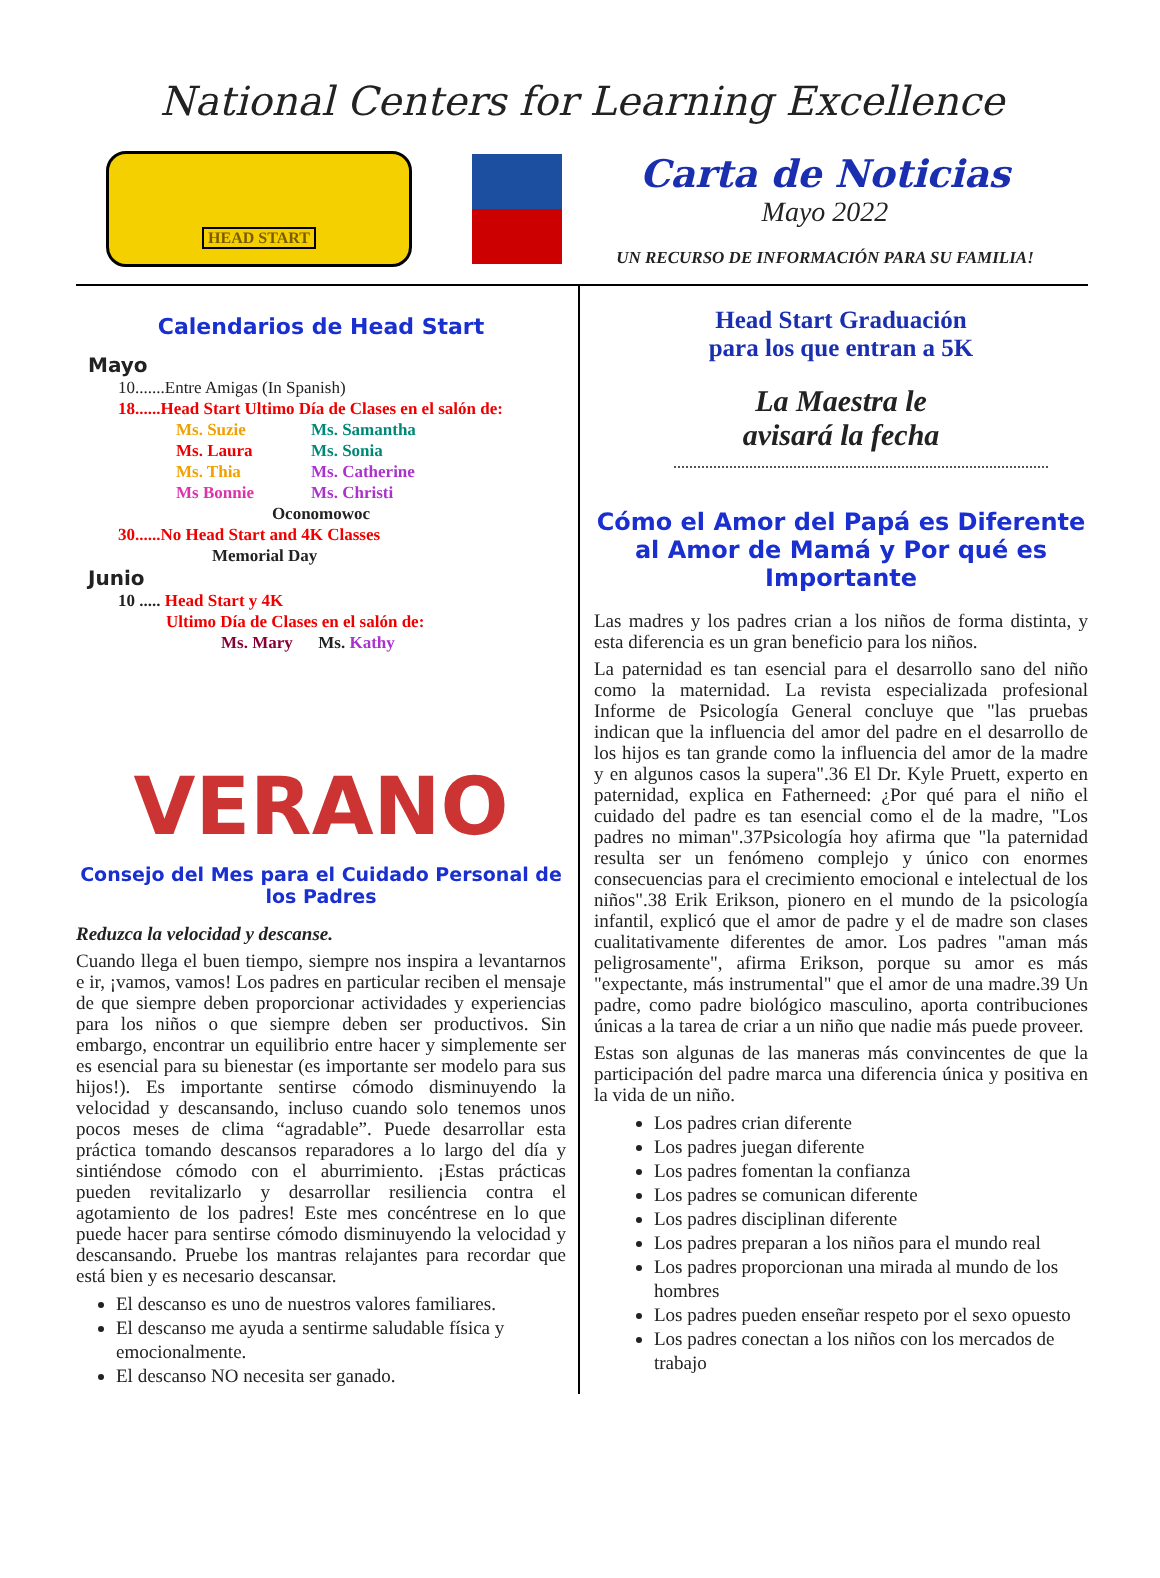National Centers for Learning Excellence
HEAD START
Carta de Noticias
Mayo 2022
UN RECURSO DE INFORMACIÓN PARA SU FAMILIA!
Calendarios de Head Start
Mayo
10.......Entre Amigas (In Spanish)
18......Head Start Ultimo Día de Clases en el salón de:
Ms. Suzie Ms. Samantha Ms. Laura Ms. Sonia Ms. Thia Ms. Catherine Ms Bonnie Ms. Christi
Oconomowoc
30......No Head Start and 4K Classes
Memorial Day
Junio
10 ..... Head Start y 4K
Ultimo Día de Clases en el salón de:
Ms. Mary Ms. Kathy
VERANO
Consejo del Mes para el Cuidado Personal de los Padres
Reduzca la velocidad y descanse.
Cuando llega el buen tiempo, siempre nos inspira a levantarnos e ir, ¡vamos, vamos! Los padres en particular reciben el mensaje de que siempre deben proporcionar actividades y experiencias para los niños o que siempre deben ser productivos. Sin embargo, encontrar un equilibrio entre hacer y simplemente ser es esencial para su bienestar (es importante ser modelo para sus hijos!). Es importante sentirse cómodo disminuyendo la velocidad y descansando, incluso cuando solo tenemos unos pocos meses de clima “agradable”. Puede desarrollar esta práctica tomando descansos reparadores a lo largo del día y sintiéndose cómodo con el aburrimiento. ¡Estas prácticas pueden revitalizarlo y desarrollar resiliencia contra el agotamiento de los padres! Este mes concéntrese en lo que puede hacer para sentirse cómodo disminuyendo la velocidad y descansando. Pruebe los mantras relajantes para recordar que está bien y es necesario descansar.
El descanso es uno de nuestros valores familiares.
El descanso me ayuda a sentirme saludable física y emocionalmente.
El descanso NO necesita ser ganado.
Head Start Graduación
para los que entran a 5K
La Maestra le
avisará la fecha
Cómo el Amor del Papá es Diferente al Amor de Mamá y Por qué es Importante
Las madres y los padres crian a los niños de forma distinta, y esta diferencia es un gran beneficio para los niños.
La paternidad es tan esencial para el desarrollo sano del niño como la maternidad. La revista especializada profesional Informe de Psicología General concluye que "las pruebas indican que la influencia del amor del padre en el desarrollo de los hijos es tan grande como la influencia del amor de la madre y en algunos casos la supera".36 El Dr. Kyle Pruett, experto en paternidad, explica en Fatherneed: ¿Por qué para el niño el cuidado del padre es tan esencial como el de la madre, "Los padres no miman".37Psicología hoy afirma que "la paternidad resulta ser un fenómeno complejo y único con enormes consecuencias para el crecimiento emocional e intelectual de los niños".38 Erik Erikson, pionero en el mundo de la psicología infantil, explicó que el amor de padre y el de madre son clases cualitativamente diferentes de amor. Los padres "aman más peligrosamente", afirma Erikson, porque su amor es más "expectante, más instrumental" que el amor de una madre.39 Un padre, como padre biológico masculino, aporta contribuciones únicas a la tarea de criar a un niño que nadie más puede proveer.
Estas son algunas de las maneras más convincentes de que la participación del padre marca una diferencia única y positiva en la vida de un niño.
Los padres crian diferente
Los padres juegan diferente
Los padres fomentan la confianza
Los padres se comunican diferente
Los padres disciplinan diferente
Los padres preparan a los niños para el mundo real
Los padres proporcionan una mirada al mundo de los hombres
Los padres pueden enseñar respeto por el sexo opuesto
Los padres conectan a los niños con los mercados de trabajo